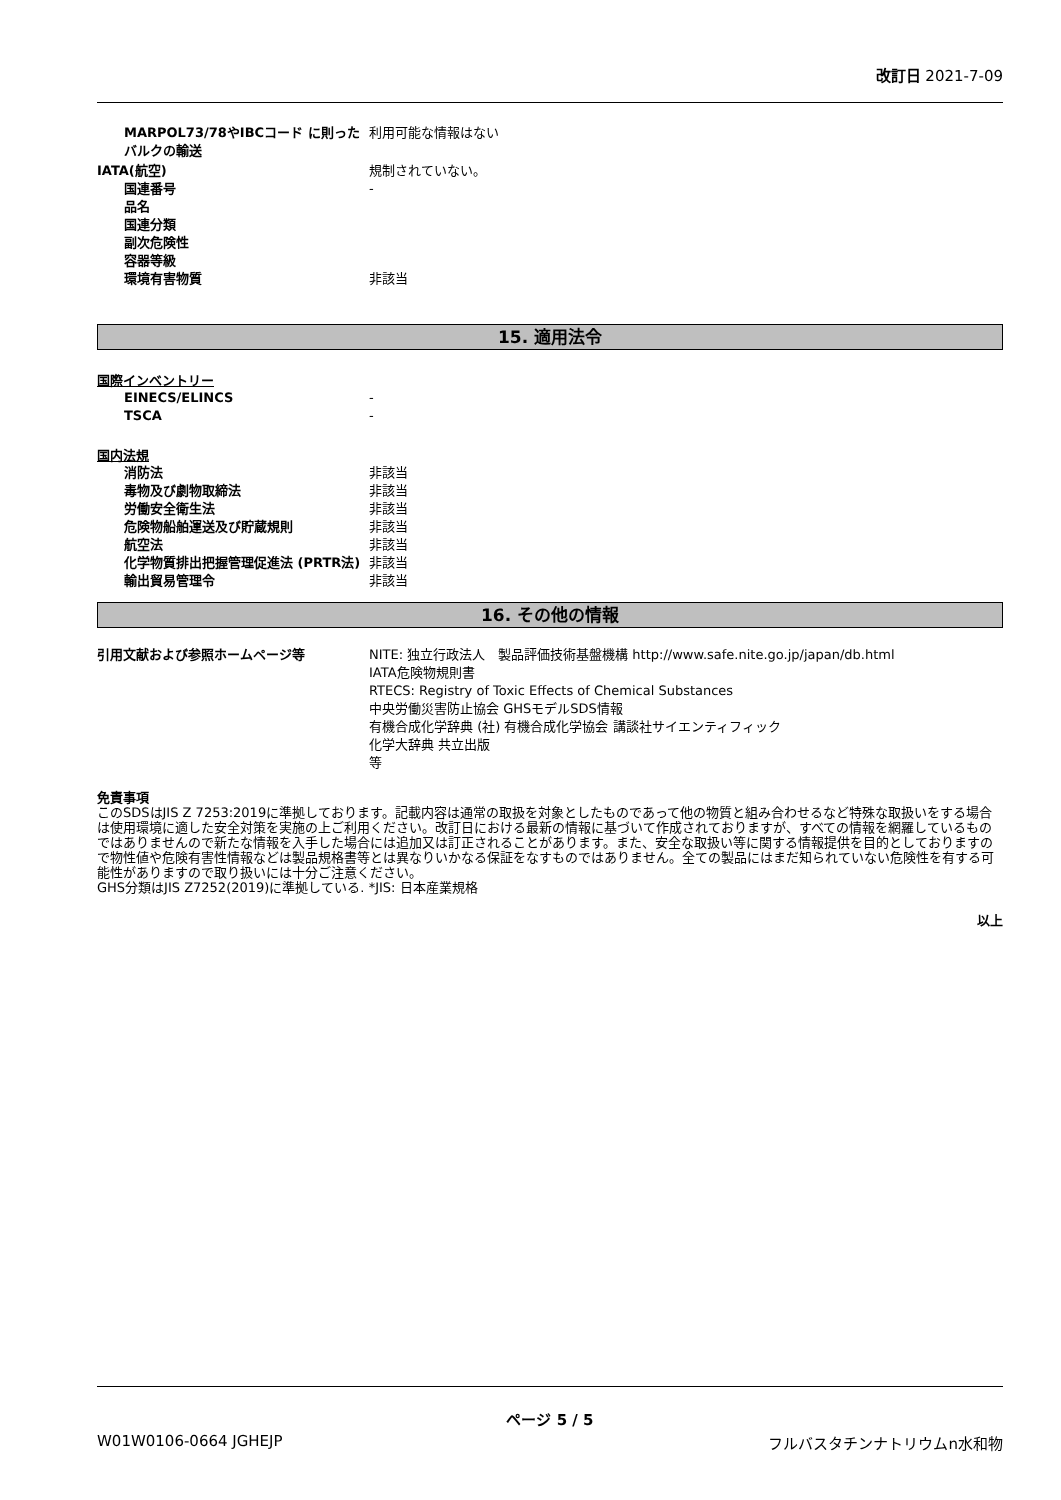改訂日 2021-7-09
MARPOL73/78やIBCコード に則ったバルクの輸送
利用可能な情報はない
IATA(航空) 規制されていない。
国連番号 -
品名
国連分類
副次危険性
容器等級
環境有害物質 非該当
15. 適用法令
国際インベントリー
EINECS/ELINCS -
TSCA -
国内法規
消防法 非該当
毒物及び劇物取締法 非該当
労働安全衛生法 非該当
危険物船舶運送及び貯蔵規則 非該当
航空法 非該当
化学物質排出把握管理促進法 (PRTR法) 非該当
輸出貿易管理令 非該当
16. その他の情報
引用文献および参照ホームページ等 NITE: 独立行政法人　製品評価技術基盤機構 http://www.safe.nite.go.jp/japan/db.html
IATA危険物規則書
RTECS: Registry of Toxic Effects of Chemical Substances
中央労働災害防止協会 GHSモデルSDS情報
有機合成化学辞典 (社) 有機合成化学協会 講談社サイエンティフィック
化学大辞典 共立出版
等
免責事項
このSDSはJIS Z 7253:2019に準拠しております。記載内容は通常の取扱を対象としたものであって他の物質と組み合わせるなど特殊な取扱いをする場合は使用環境に適した安全対策を実施の上ご利用ください。改訂日における最新の情報に基づいて作成されておりますが、すべての情報を網羅しているものではありませんので新たな情報を入手した場合には追加又は訂正されることがあります。また、安全な取扱い等に関する情報提供を目的としておりますので物性値や危険有害性情報などは製品規格書等とは異なりいかなる保証をなすものではありません。全ての製品にはまだ知られていない危険性を有する可能性がありますので取り扱いには十分ご注意ください。
GHS分類はJIS Z7252(2019)に準拠している. *JIS: 日本産業規格
以上
ページ 5 / 5
W01W0106-0664 JGHEJP フルバスタチンナトリウムn水和物